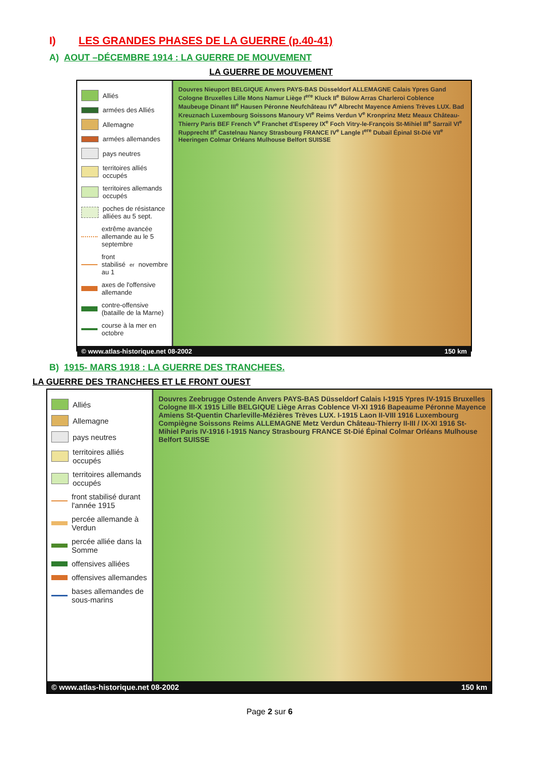I) LES GRANDES PHASES DE LA GUERRE (p.40-41)
A) AOUT –DÉCEMBRE 1914 : LA GUERRE DE MOUVEMENT
LA GUERRE DE MOUVEMENT
Alliés
armées des Alliés
Allemagne
armées allemandes
pays neutres
territoires alliés occupés
territoires allemands occupés
poches de résistance alliées au 5 sept.
extrême avancée allemande au le 5 septembre
front stabilisé au 1<sup>er</sup> novembre
axes de l'offensive allemande
contre-offensive (bataille de la Marne)
course à la mer en octobre
Douvres Nieuport BELGIQUE Anvers PAYS-BAS Düsseldorf ALLEMAGNE Calais Ypres Gand Cologne Bruxelles Lille Mons Namur Liège I<sup>ere</sup> Kluck II<sup>e</sup> Bülow Arras Charleroi Coblence Maubeuge Dinant III<sup>e</sup> Hausen Péronne Neufchâteau IV<sup>e</sup> Albrecht Mayence Amiens Trèves LUX. Bad Kreuznach Luxembourg Soissons Manoury VI<sup>e</sup> Reims Verdun V<sup>e</sup> Kronprinz Metz Meaux Château-Thierry Paris BEF French V<sup>e</sup> Franchet d'Esperey IX<sup>e</sup> Foch Vitry-le-François St-Mihiel III<sup>e</sup> Sarrail VI<sup>e</sup> Rupprecht II<sup>e</sup> Castelnau Nancy Strasbourg FRANCE IV<sup>e</sup> Langle I<sup>ere</sup> Dubail Épinal St-Dié VII<sup>e</sup> Heeringen Colmar Orléans Mulhouse Belfort SUISSE
© www.atlas-historique.net 08-2002 150 km
B) 1915- MARS 1918 : LA GUERRE DES TRANCHEES.
LA GUERRE DES TRANCHEES ET LE FRONT OUEST
Alliés
Allemagne
pays neutres
territoires alliés occupés
territoires allemands occupés
front stabilisé durant l'année 1915
percée allemande à Verdun
percée alliée dans la Somme
offensives alliées
offensives allemandes
bases allemandes de sous-marins
Douvres Zeebrugge Ostende Anvers PAYS-BAS Düsseldorf Calais I-1915 Ypres IV-1915 Bruxelles Cologne III-X 1915 Lille BELGIQUE Liège Arras Coblence VI-XI 1916 Bapeaume Péronne Mayence Amiens St-Quentin Charleville-Mézières Trèves LUX. I-1915 Laon II-VIII 1916 Luxembourg Compiègne Soissons Reims ALLEMAGNE Metz Verdun Château-Thierry II-III / IX-XI 1916 St-Mihiel Paris IV-1916 I-1915 Nancy Strasbourg FRANCE St-Dié Épinal Colmar Orléans Mulhouse Belfort SUISSE
© www.atlas-historique.net 08-2002 150 km
Page 2 sur 6